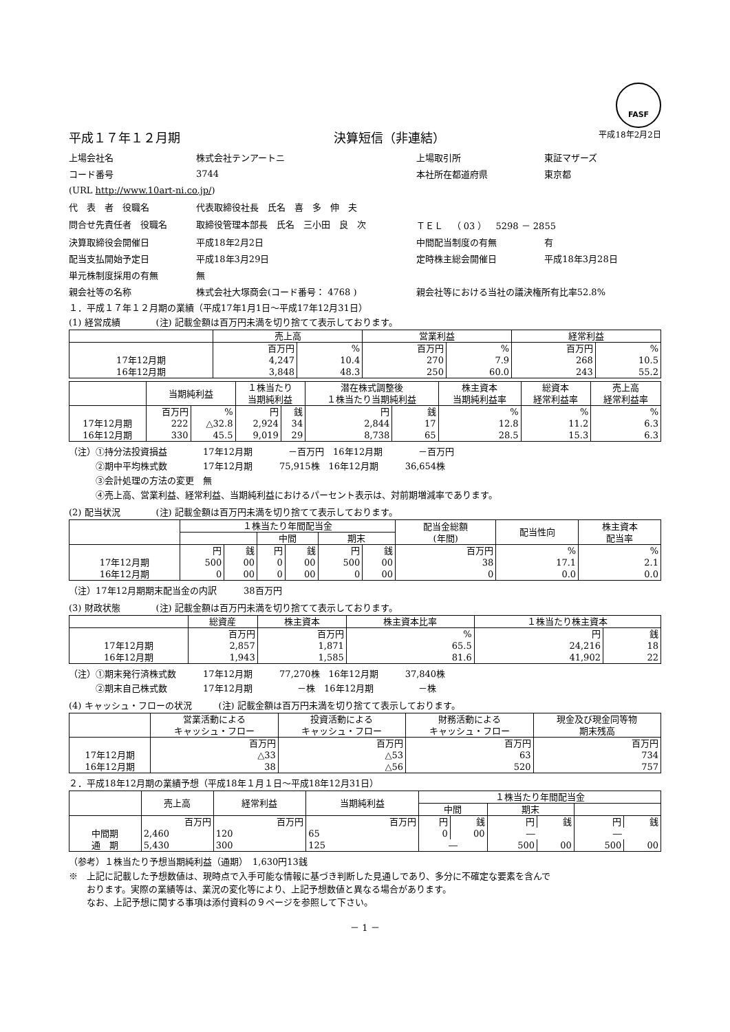FASF
平成１７年１２月期 決算短信（非連結） 平成18年2月2日
| 上場会社名 | 株式会社テンアートニ | 上場取引所 | 東証マザーズ |
| コード番号 | 3744 | 本社所在都道府県 | 東京都 |
| (URL http://www.10art-ni.co.jp/ ) | | | |
| 代 表 者 役職名 | 代表取締役社長 氏名 喜 多 伸 夫 | | |
| 問合せ先責任者 役職名 | 取締役管理本部長 氏名 三小田 良 次 | ＴＥＬ （ 03 ） 5298 － 2855 | |
| 決算取締役会開催日 | 平成18年2月2日 | 中間配当制度の有無 | 有 |
| 配当支払開始予定日 | 平成18年3月29日 | 定時株主総会開催日 | 平成18年3月28日 |
| 単元株制度採用の有無 | 無 | | |
| 親会社等の名称 | 株式会社大塚商会(コード番号： 4768 ) | 親会社等における当社の議決権所有比率52.8% | |
１．平成１７年１２月期の業績（平成17年1月1日～平成17年12月31日）
(1) 経営成績　　　　(注) 記載金額は百万円未満を切り捨てて表示しております。
| | 売上高 | | 営業利益 | | 経常利益 | |
| --- | --- | --- | --- | --- | --- | --- |
| | 百万円 | % | 百万円 | % | 百万円 | % |
| 17年12月期 | 4,247 | 10.4 | 270 | 7.9 | 268 | 10.5 |
| 16年12月期 | 3,848 | 48.3 | 250 | 60.0 | 243 | 55.2 |
| | 当期純利益 | | １株当たり 当期純利益 | | 潜在株式調整後 １株当たり当期純利益 | | 株主資本 当期純利益率 | 総資本 経常利益率 | 売上高 経常利益率 |
| --- | --- | --- | --- | --- | --- | --- | --- | --- | --- |
| | 百万円 | % | 円 | 銭 | 円 | 銭 | % | % | % |
| 17年12月期 | 222 | △32.8 | 2,924 | 34 | 2,844 | 17 | 12.8 | 11.2 | 6.3 |
| 16年12月期 | 330 | 45.5 | 9,019 | 29 | 8,738 | 65 | 28.5 | 15.3 | 6.3 |
（注）①持分法投資損益　　　　17年12月期　　　　－百万円　16年12月期　　　　－百万円
　　　②期中平均株式数　　　　17年12月期　　　75,915株　16年12月期　　　36,654株
　　　③会計処理の方法の変更　無
　　　④売上高、営業利益、経常利益、当期純利益におけるパーセント表示は、対前期増減率であります。
(2) 配当状況　　　　(注) 記載金額は百万円未満を切り捨てて表示しております。
| | １株当たり年間配当金 | | | | | | 配当金総額 (年間) | 配当性向 | 株主資本 配当率 |
| --- | --- | --- | --- | --- | --- | --- | --- | --- | --- |
| | | | 中間 | | 期末 | | | | |
| | 円 | 銭 | 円 | 銭 | 円 | 銭 | 百万円 | % | % |
| 17年12月期 | 500 | 00 | 0 | 00 | 500 | 00 | 38 | 17.1 | 2.1 |
| 16年12月期 | 0 | 00 | 0 | 00 | 0 | 00 | 0 | 0.0 | 0.0 |
（注）17年12月期期末配当金の内訳　　　38百万円
(3) 財政状態　　　　(注) 記載金額は百万円未満を切り捨てて表示しております。
| | 総資産 | 株主資本 | 株主資本比率 | １株当たり株主資本 | |
| --- | --- | --- | --- | --- | --- |
| | 百万円 | 百万円 | % | 円 | 銭 |
| 17年12月期 | 2,857 | 1,871 | 65.5 | 24,216 | 18 |
| 16年12月期 | 1,943 | 1,585 | 81.6 | 41,902 | 22 |
（注）①期末発行済株式数　　　17年12月期　　　77,270株　16年12月期　　　37,840株
　　　②期末自己株式数　　　　17年12月期　　　　　－株　16年12月期　　　　　－株
(4) キャッシュ・フローの状況　　　(注) 記載金額は百万円未満を切り捨てて表示しております。
| | 営業活動による キャッシュ・フロー | 投資活動による キャッシュ・フロー | 財務活動による キャッシュ・フロー | 現金及び現金同等物 期末残高 |
| --- | --- | --- | --- | --- |
| | 百万円 | 百万円 | 百万円 | 百万円 |
| 17年12月期 | △33 | △53 | 63 | 734 |
| 16年12月期 | 38 | △56 | 520 | 757 |
２．平成18年12月期の業績予想（平成18年１月１日～平成18年12月31日）
| | 売上高 | 経常利益 | 当期純利益 | １株当たり年間配当金 | | | | | |
| --- | --- | --- | --- | --- | --- | --- | --- | --- | --- |
| | | | | 中間 | | 期末 | | | |
| | 百万円 | 百万円 | 百万円 | 円 | 銭 | 円 | 銭 | 円 | 銭 |
| 中間期 | 2,460 | 120 | 65 | 0 | 00 | ― | | ― | |
| 通 期 | 5,430 | 300 | 125 | ― | | 500 | 00 | 500 | 00 |
（参考）１株当たり予想当期純利益（通期）　1,630円13銭
※　上記に記載した予想数値は、現時点で入手可能な情報に基づき判断した見通しであり、多分に不確定な要素を含んで
　　おります。実際の業績等は、業況の変化等により、上記予想数値と異なる場合があります。
　　なお、上記予想に関する事項は添付資料の９ページを参照して下さい。
－ 1 －